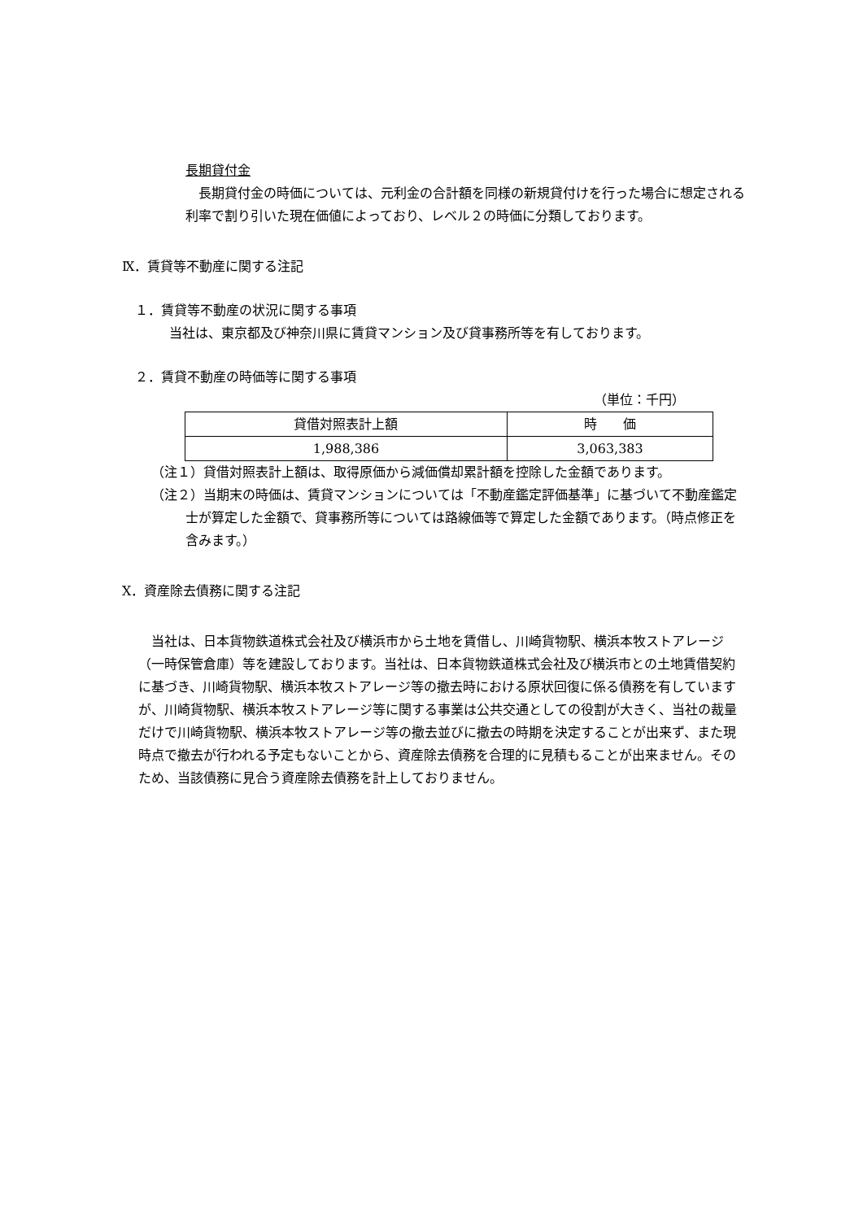長期貸付金
　長期貸付金の時価については、元利金の合計額を同様の新規貸付けを行った場合に想定される利率で割り引いた現在価値によっており、レベル２の時価に分類しております。
Ⅸ．賃貸等不動産に関する注記
１．賃貸等不動産の状況に関する事項
当社は、東京都及び神奈川県に賃貸マンション及び貸事務所等を有しております。
２．賃貸不動産の時価等に関する事項
（単位：千円）
| 貸借対照表計上額 | 時 価 |
| --- | --- |
| 1,988,386 | 3,063,383 |
（注１）貸借対照表計上額は、取得原価から減価償却累計額を控除した金額であります。
（注２）当期末の時価は、賃貸マンションについては「不動産鑑定評価基準」に基づいて不動産鑑定士が算定した金額で、貸事務所等については路線価等で算定した金額であります。（時点修正を含みます。）
Ⅹ．資産除去債務に関する注記
　当社は、日本貨物鉄道株式会社及び横浜市から土地を賃借し、川崎貨物駅、横浜本牧ストアレージ（一時保管倉庫）等を建設しております。当社は、日本貨物鉄道株式会社及び横浜市との土地賃借契約に基づき、川崎貨物駅、横浜本牧ストアレージ等の撤去時における原状回復に係る債務を有していますが、川崎貨物駅、横浜本牧ストアレージ等に関する事業は公共交通としての役割が大きく、当社の裁量だけで川崎貨物駅、横浜本牧ストアレージ等の撤去並びに撤去の時期を決定することが出来ず、また現時点で撤去が行われる予定もないことから、資産除去債務を合理的に見積もることが出来ません。そのため、当該債務に見合う資産除去債務を計上しておりません。